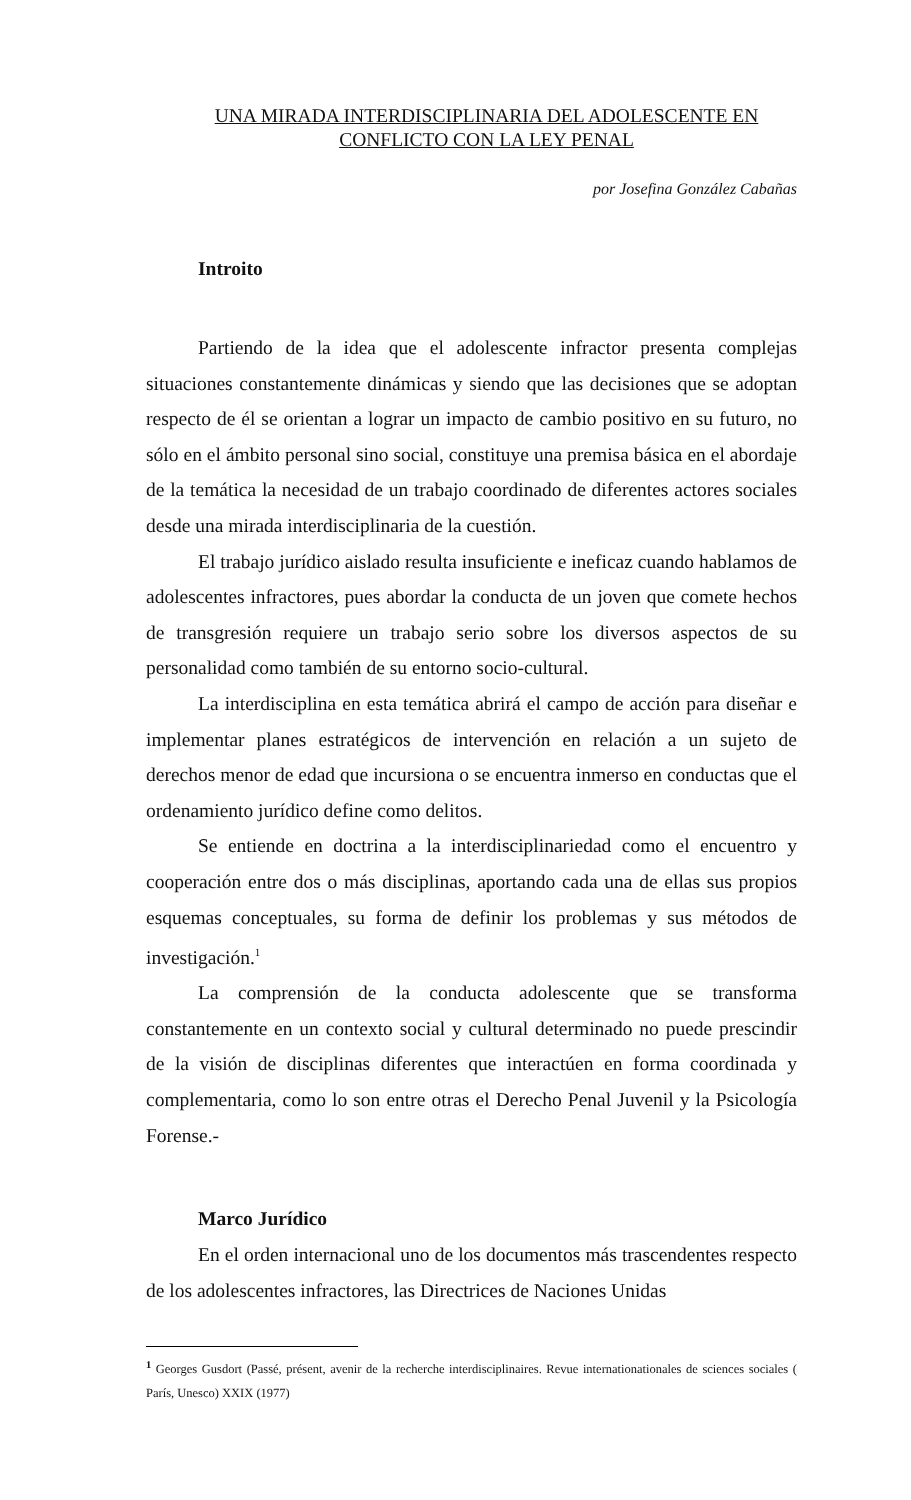UNA MIRADA INTERDISCIPLINARIA DEL ADOLESCENTE EN CONFLICTO CON LA LEY PENAL
por Josefina González Cabañas
Introito
Partiendo de la idea que el adolescente infractor presenta complejas situaciones constantemente dinámicas y siendo que las decisiones que se adoptan respecto de él se orientan a lograr un impacto de cambio positivo en su futuro, no sólo en el ámbito personal sino social, constituye una premisa básica en el abordaje de la temática la necesidad de un trabajo coordinado de diferentes actores sociales desde una mirada interdisciplinaria de la cuestión.
El trabajo jurídico aislado resulta insuficiente e ineficaz cuando hablamos de adolescentes infractores, pues abordar la conducta de un joven que comete hechos de transgresión requiere un trabajo serio sobre los diversos aspectos de su personalidad como también de su entorno socio-cultural.
La interdisciplina en esta temática abrirá el campo de acción para diseñar e implementar planes estratégicos de intervención en relación a un sujeto de derechos menor de edad que incursiona o se encuentra inmerso en conductas que el ordenamiento jurídico define como delitos.
Se entiende en doctrina a la interdisciplinariedad como el encuentro y cooperación entre dos o más disciplinas, aportando cada una de ellas sus propios esquemas conceptuales, su forma de definir los problemas y sus métodos de investigación.<sup>1</sup>
La comprensión de la conducta adolescente que se transforma constantemente en un contexto social y cultural determinado no puede prescindir de la visión de disciplinas diferentes que interactúen en forma coordinada y complementaria, como lo son entre otras el Derecho Penal Juvenil y la Psicología Forense.-
Marco Jurídico
En el orden internacional uno de los documentos más trascendentes respecto de los adolescentes infractores, las Directrices de Naciones Unidas
<sup>1</sup> Georges Gusdort (Passé, présent, avenir de la recherche interdisciplinaires. Revue internationationales de sciences sociales ( París, Unesco) XXIX (1977)